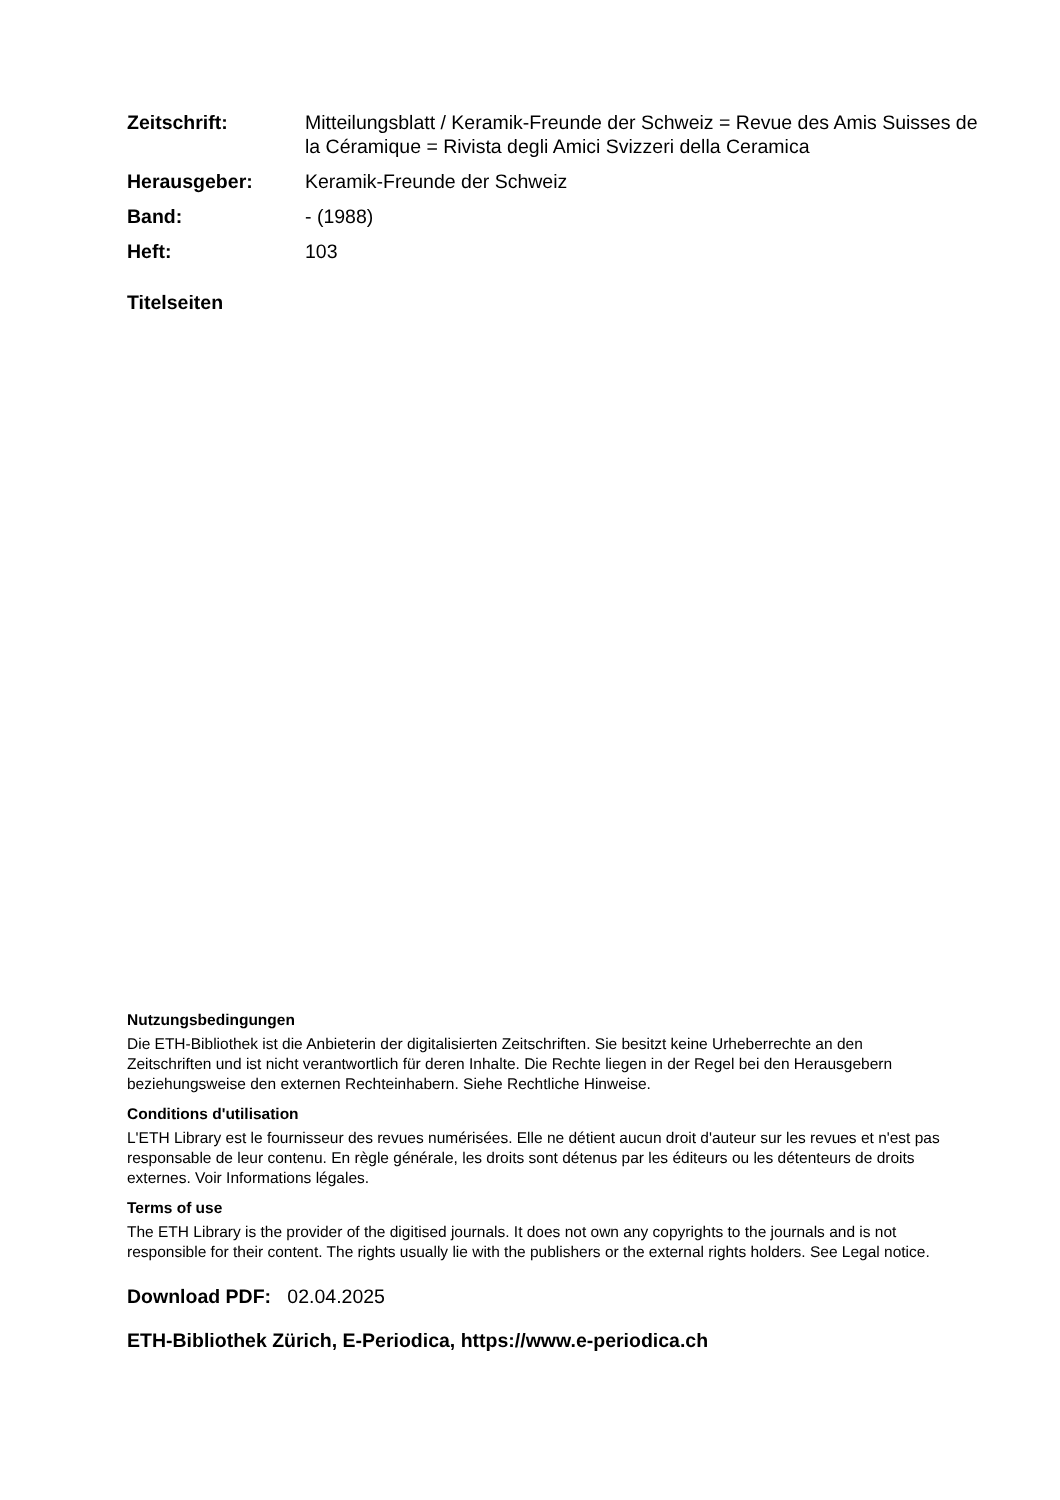Zeitschrift: Mitteilungsblatt / Keramik-Freunde der Schweiz = Revue des Amis Suisses de la Céramique = Rivista degli Amici Svizzeri della Ceramica
Herausgeber: Keramik-Freunde der Schweiz
Band: - (1988)
Heft: 103
Titelseiten
Nutzungsbedingungen
Die ETH-Bibliothek ist die Anbieterin der digitalisierten Zeitschriften. Sie besitzt keine Urheberrechte an den Zeitschriften und ist nicht verantwortlich für deren Inhalte. Die Rechte liegen in der Regel bei den Herausgebern beziehungsweise den externen Rechteinhabern. Siehe Rechtliche Hinweise.
Conditions d'utilisation
L'ETH Library est le fournisseur des revues numérisées. Elle ne détient aucun droit d'auteur sur les revues et n'est pas responsable de leur contenu. En règle générale, les droits sont détenus par les éditeurs ou les détenteurs de droits externes. Voir Informations légales.
Terms of use
The ETH Library is the provider of the digitised journals. It does not own any copyrights to the journals and is not responsible for their content. The rights usually lie with the publishers or the external rights holders. See Legal notice.
Download PDF: 02.04.2025
ETH-Bibliothek Zürich, E-Periodica, https://www.e-periodica.ch